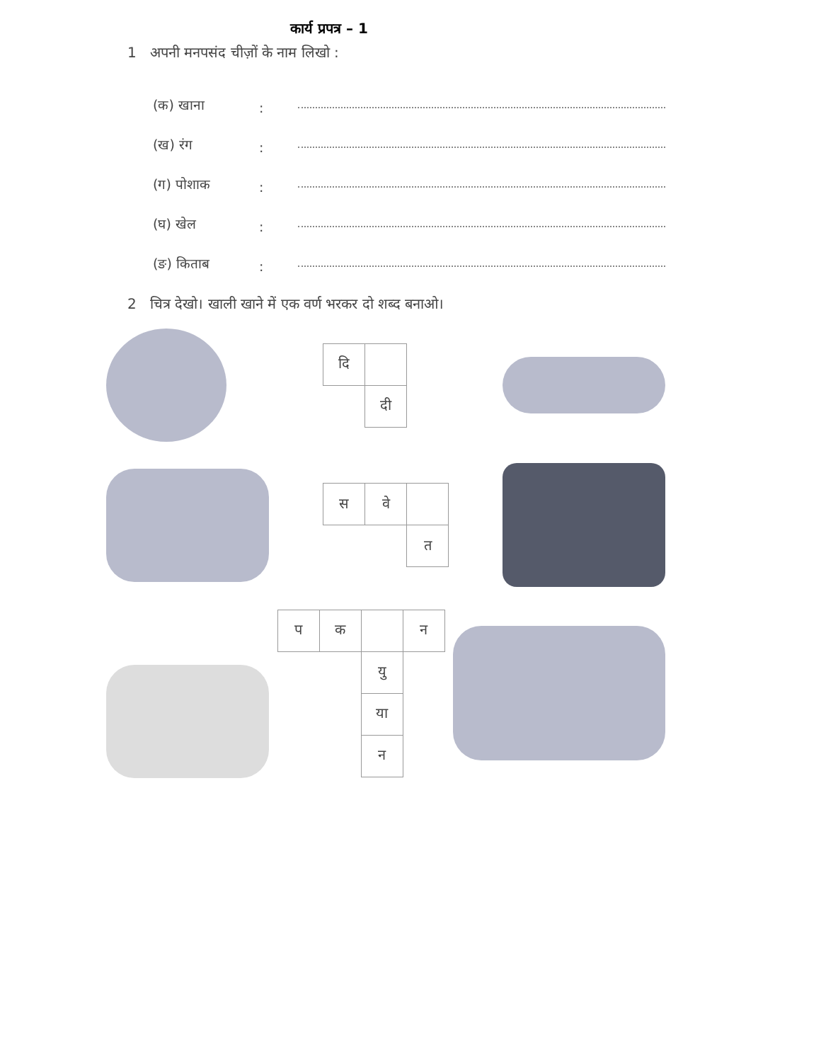कार्य प्रपत्र – 1
1 अपनी मनपसंद चीज़ों के नाम लिखो :
(क) खाना:
(ख) रंग:
(ग) पोशाक:
(घ) खेल:
(ङ) किताब:
2 चित्र देखो। खाली खाने में एक वर्ण भरकर दो शब्द बनाओ।
| दि | |
| | दी |
| स | वे | |
| | | त |
| प | क | | न |
| | | यु | |
| | | या | |
| | | न | |